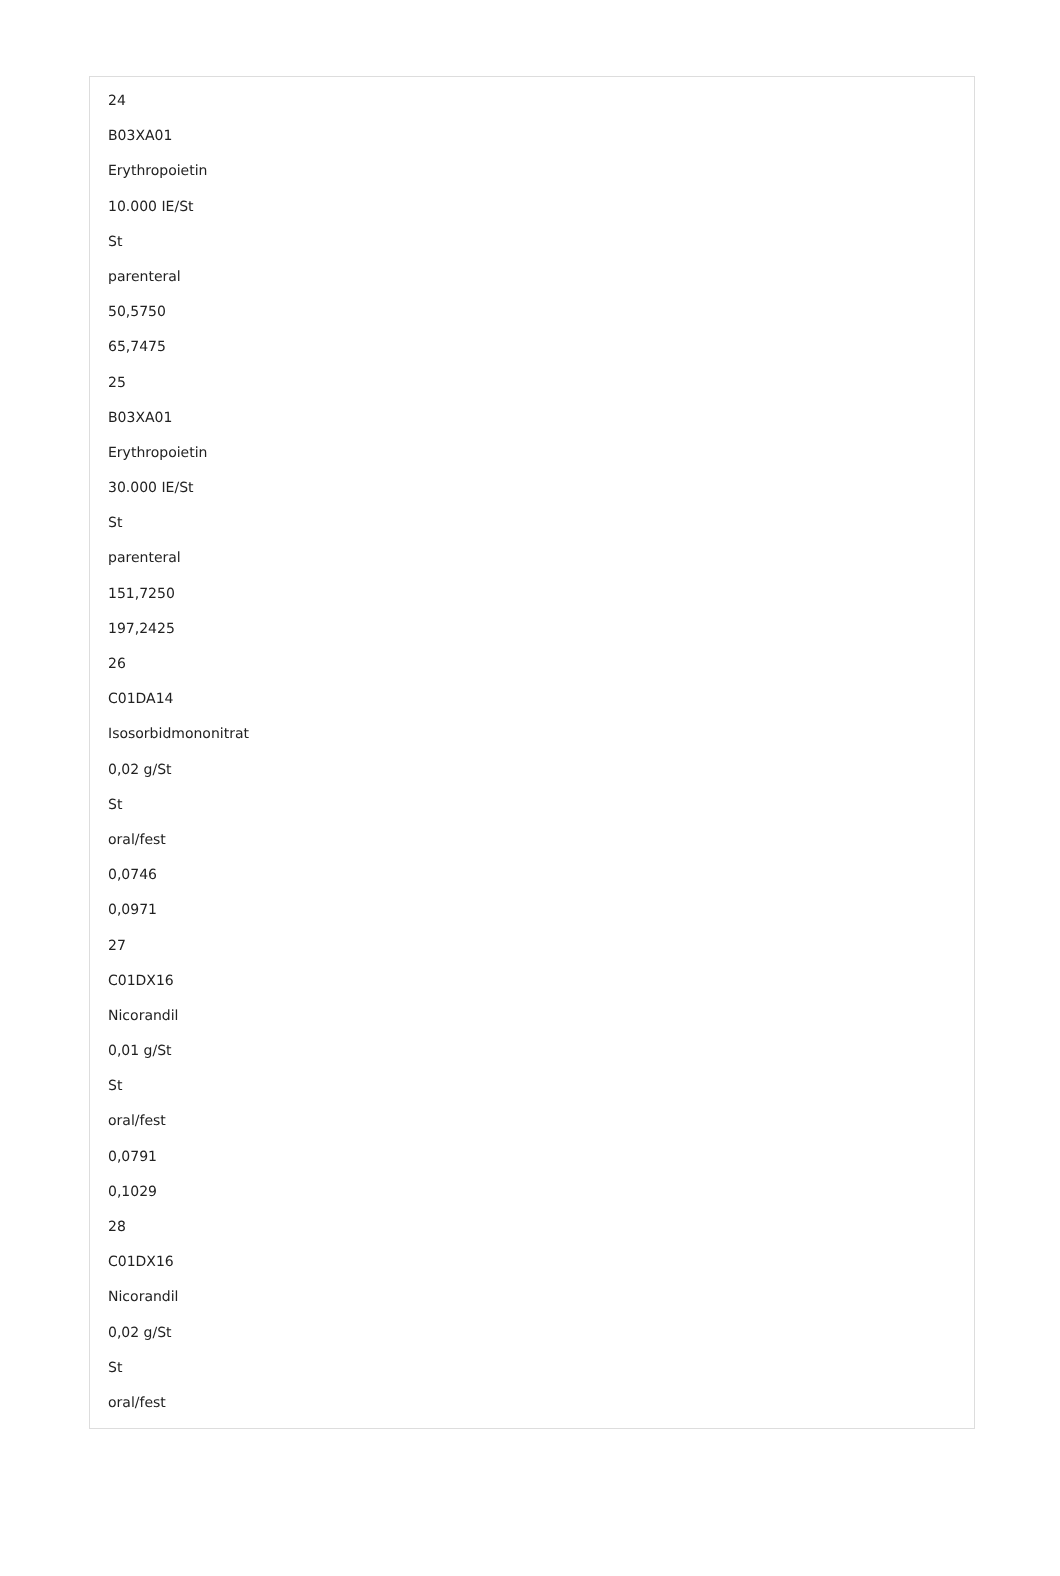24
B03XA01
Erythropoietin
10.000 IE/St
St
parenteral
50,5750
65,7475
25
B03XA01
Erythropoietin
30.000 IE/St
St
parenteral
151,7250
197,2425
26
C01DA14
Isosorbidmononitrat
0,02 g/St
St
oral/fest
0,0746
0,0971
27
C01DX16
Nicorandil
0,01 g/St
St
oral/fest
0,0791
0,1029
28
C01DX16
Nicorandil
0,02 g/St
St
oral/fest